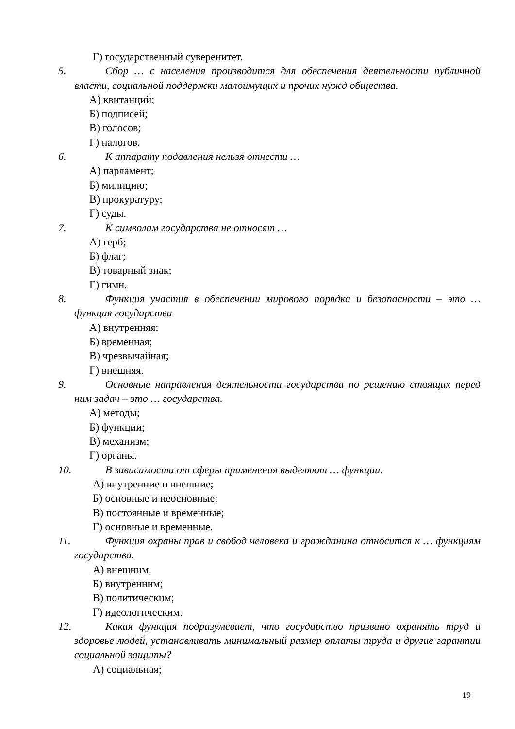Г) государственный суверенитет.
5. Сбор … с населения производится для обеспечения деятельности публичной власти, социальной поддержки малоимущих и прочих нужд общества.
А) квитанций;
Б) подписей;
В) голосов;
Г) налогов.
6. К аппарату подавления нельзя отнести …
А) парламент;
Б) милицию;
В) прокуратуру;
Г) суды.
7. К символам государства не относят …
А) герб;
Б) флаг;
В) товарный знак;
Г) гимн.
8. Функция участия в обеспечении мирового порядка и безопасности – это … функция государства
А) внутренняя;
Б) временная;
В) чрезвычайная;
Г) внешняя.
9. Основные направления деятельности государства по решению стоящих перед ним задач – это … государства.
А) методы;
Б) функции;
В) механизм;
Г) органы.
10. В зависимости от сферы применения выделяют … функции.
А) внутренние и внешние;
Б) основные и неосновные;
В) постоянные и временные;
Г) основные и временные.
11. Функция охраны прав и свобод человека и гражданина относится к … функциям государства.
А) внешним;
Б) внутренним;
В) политическим;
Г) идеологическим.
12. Какая функция подразумевает, что государство призвано охранять труд и здоровье людей, устанавливать минимальный размер оплаты труда и другие гарантии социальной защиты?
А) социальная;
19